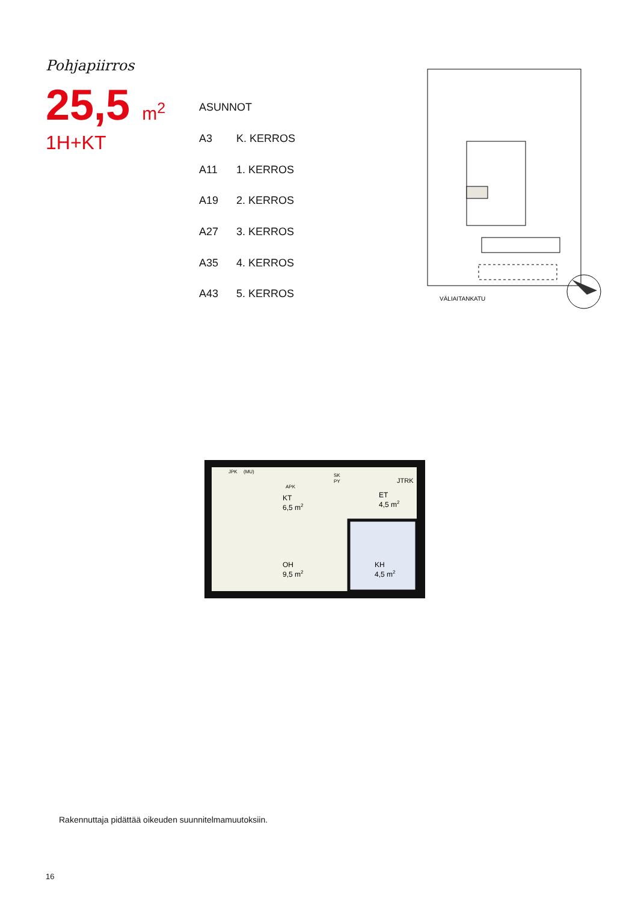Pohjapiirros
25,5 m<sup>2</sup>
1H+KT
| ASUNNOT | |
| --- | --- |
| A3 | K. KERROS |
| A11 | 1. KERROS |
| A19 | 2. KERROS |
| A27 | 3. KERROS |
| A35 | 4. KERROS |
| A43 | 5. KERROS |
VÄLIAITANKATU
JPK
(MU)
APK
SK
PY
JTRK
KT
6,5 m2
ET
4,5 m2
OH
9,5 m2
KH
4,5 m2
Rakennuttaja pidättää oikeuden suunnitelmamuutoksiin.
16